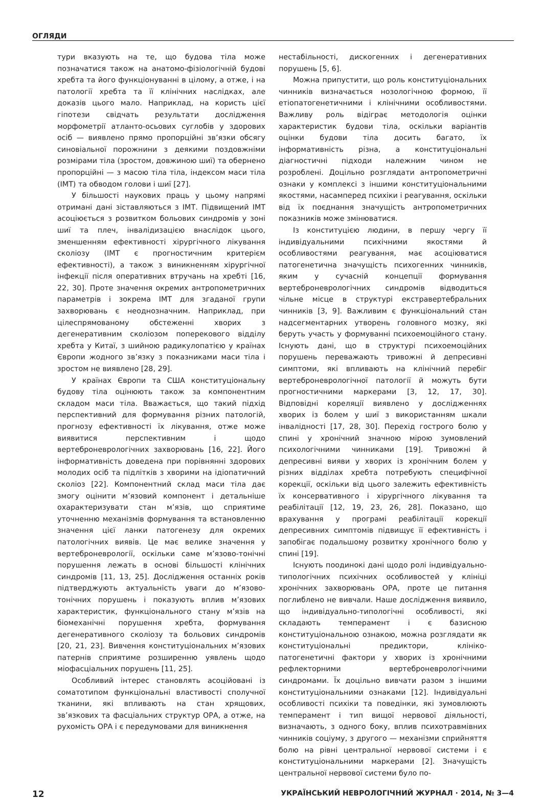ОГЛЯДИ
тури вказують на те, що будова тіла може позначатися також на анатомо-фізіологічній будові хребта та його функціонуванні в цілому, а отже, і на патології хребта та її клінічних наслідках, але доказів цього мало. Наприклад, на користь цієї гіпотези свідчать результати дослідження морфометрії атланто-осьових суглобів у здорових осіб — виявлено прямо пропорційні зв’язки обсягу синовіальної порожнини з деякими поздовжніми розмірами тіла (зростом, довжиною шиї) та обернено пропорційні — з масою тіла тіла, індексом маси тіла (ІМТ) та обводом голови і шиї [27].
У більшості наукових праць у цьому напрямі отримані дані зіставляються з ІМТ. Підвищений ІМТ асоціюється з розвитком больових синдромів у зоні шиї та плеч, інвалідизацією внаслідок цього, зменшенням ефективності хірургічного лікування сколіозу (ІМТ є прогностичним критерієм ефективності), а також з виникненням хірургічної інфекції після оперативних втручань на хребті [16, 22, 30]. Проте значення окремих антропометричних параметрів і зокрема ІМТ для згаданої групи захворювань є неоднозначним. Наприклад, при цілеспрямованому обстеженні хворих з дегенеративним сколіозом поперекового відділу хребта у Китаї, з шийною радикулопатією у країнах Європи жодного зв’язку з показниками маси тіла і зростом не виявлено [28, 29].
У країнах Європи та США конституціональну будову тіла оцінюють також за компонентним складом маси тіла. Вважається, що такий підхід перспективний для формування різних патологій, прогнозу ефективності їх лікування, отже може виявитися перспективним і щодо вертеброневрологічних захворювань [16, 22]. Його інформативність доведена при порівнянні здорових молодих осіб та підлітків з хворими на ідіопатичний сколіоз [22]. Компонентний склад маси тіла дає змогу оцінити м’язовий компонент і детальніше охарактеризувати стан м’язів, що сприятиме уточненню механізмів формування та встановленню значення цієї ланки патогенезу для окремих патологічних виявів. Це має велике значення у вертеброневрології, оскільки саме м’язово-тонічні порушення лежать в основі більшості клінічних синдромів [11, 13, 25]. Дослідження останніх років підтверджують актуальність уваги до м’язово-тонічних порушень і показують вплив м’язових характеристик, функціонального стану м’язів на біомеханічні порушення хребта, формування дегенеративного сколіозу та больових синдромів [20, 21, 23]. Вивчення конституціональних м’язових патернів сприятиме розширенню уявлень щодо міофасціальних порушень [11, 25].
Особливий інтерес становлять асоційовані із соматотипом функціональні властивості сполучної тканини, які впливають на стан хрящових, зв’язкових та фасціальних структур ОРА, а отже, на рухомість ОРА і є передумовами для виникнення
нестабільності, дискогенних і дегенеративних порушень [5, 6].
Можна припустити, що роль конституціональних чинників визначається нозологічною формою, її етіопатогенетичними і клінічними особливостями. Важливу роль відіграє методологія оцінки характеристик будови тіла, оскільки варіантів оцінки будови тіла досить багато, їх інформативність різна, а конституціональні діагностичні підходи належним чином не розроблені. Доцільно розглядати антропометричні ознаки у комплексі з іншими конституціональними якостями, насамперед психіки і реагування, оскільки від їх поєднання значущість антропометричних показників може змінюватися.
Із конституцією людини, в першу чергу її індивідуальними психічними якостями й особливостями реагування, має асоціюватися патогенетична значущість психогенних чинників, яким у сучасній концепції формування вертеброневрологічних синдромів відводиться чільне місце в структурі екстравертебральних чинників [3, 9]. Важливим є функціональний стан надсегментарних утворень головного мозку, які беруть участь у формуванні психоемоційного стану. Існують дані, що в структурі психоемоційних порушень переважають тривожні й депресивні симптоми, які впливають на клінічний перебіг вертеброневрологічної патології й можуть бути прогностичними маркерами [3, 12, 17, 30]. Відповідні кореляції виявлено у дослідженнях хворих із болем у шиї з використанням шкали інвалідності [17, 28, 30]. Перехід гострого болю у спині у хронічний значною мірою зумовлений психологічними чинниками [19]. Тривожні й депресивні вияви у хворих із хронічним болем у різних відділах хребта потребують специфічної корекції, оскільки від цього залежить ефективність їх консервативного і хірургічного лікування та реабілітації [12, 19, 23, 26, 28]. Показано, що врахування у програмі реабілітації корекції депресивних симптомів підвищує її ефективність і запобігає подальшому розвитку хронічного болю у спині [19].
Існують поодинокі дані щодо ролі індивідуально-типологічних психічних особливостей у клініці хронічних захворювань ОРА, проте це питання поглиблено не вивчали. Наше дослідження виявило, що індивідуально-типологічні особливості, які складають темперамент і є базисною конституціональною ознакою, можна розглядати як конституціональні предиктори, клініко-патогенетичні фактори у хворих із хронічними рефлекторними вертеброневрологічними синдромами. Їх доцільно вивчати разом з іншими конституціональними ознаками [12]. Індивідуальні особливості психіки та поведінки, які зумовлюють темперамент і тип вищої нервової діяльності, визначають, з одного боку, вплив психотравмівних чинників соціуму, з другого — механізми сприйняття болю на рівні центральної нервової системи і є конституціональними маркерами [2]. Значущість центральної нервової системи було по-
12 УКРАЇНСЬКИЙ НЕВРОЛОГІЧНИЙ ЖУРНАЛ · 2014, № 3—4